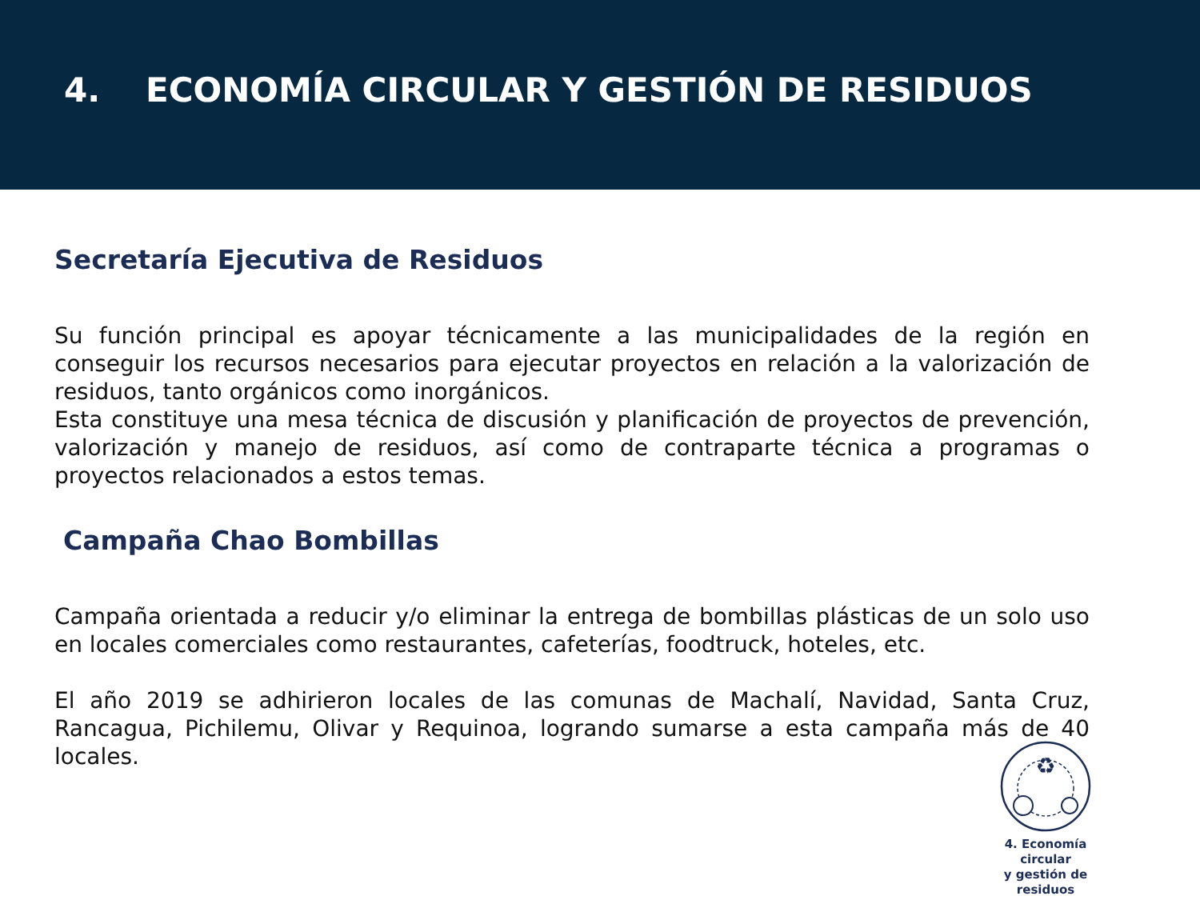4. ECONOMÍA CIRCULAR Y GESTIÓN DE RESIDUOS
Secretaría Ejecutiva de Residuos
Su función principal es apoyar técnicamente a las municipalidades de la región en conseguir los recursos necesarios para ejecutar proyectos en relación a la valorización de residuos, tanto orgánicos como inorgánicos.
Esta constituye una mesa técnica de discusión y planificación de proyectos de prevención, valorización y manejo de residuos, así como de contraparte técnica a programas o proyectos relacionados a estos temas.
Campaña Chao Bombillas
Campaña orientada a reducir y/o eliminar la entrega de bombillas plásticas de un solo uso en locales comerciales como restaurantes, cafeterías, foodtruck, hoteles, etc.
El año 2019 se adhirieron locales de las comunas de Machalí, Navidad, Santa Cruz, Rancagua, Pichilemu, Olivar y Requinoa, logrando sumarse a esta campaña más de 40 locales.
♻
4. Economía circular
y gestión de residuos